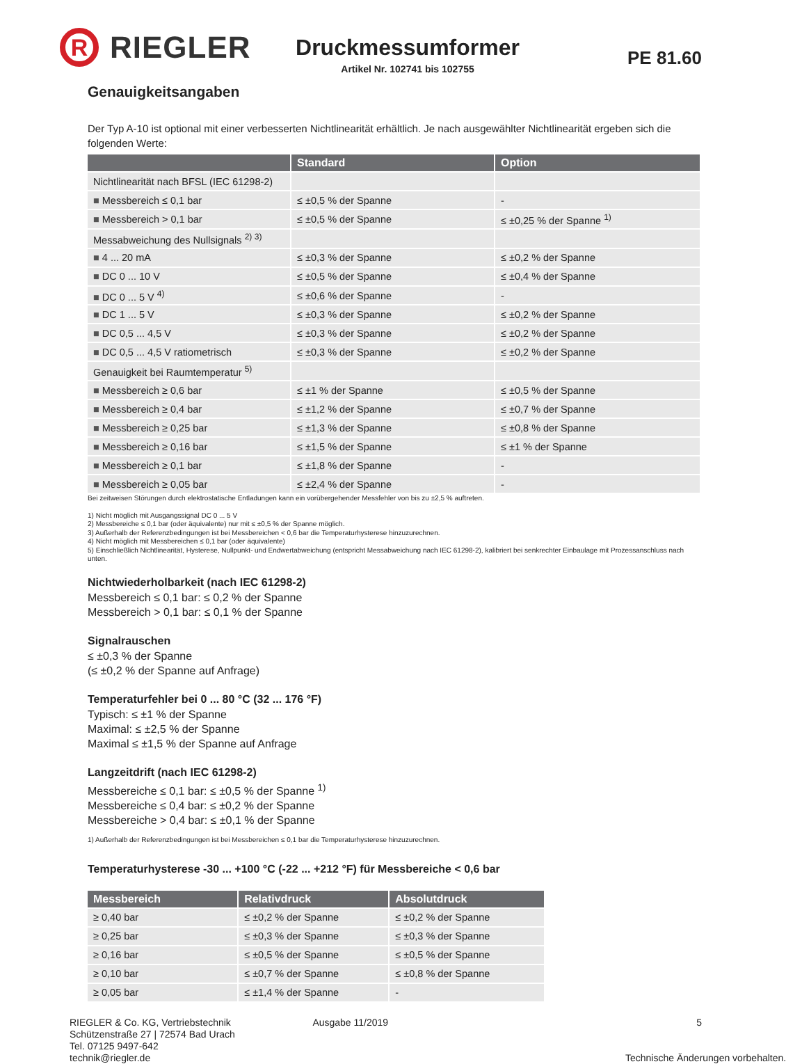R
RIEGLER
Druckmessumformer
Artikel Nr. 102741 bis 102755
PE 81.60
Genauigkeitsangaben
Der Typ A-10 ist optional mit einer verbesserten Nichtlinearität erhältlich. Je nach ausgewählter Nichtlinearität ergeben sich die folgenden Werte:
| | Standard | Option |
| --- | --- | --- |
| Nichtlinearität nach BFSL (IEC 61298-2) | | |
| ■ Messbereich ≤ 0,1 bar | ≤ ±0,5 % der Spanne | - |
| ■ Messbereich > 0,1 bar | ≤ ±0,5 % der Spanne | ≤ ±0,25 % der Spanne <sup>1)</sup> |
| Messabweichung des Nullsignals <sup>2) 3)</sup> | | |
| ■ 4 ... 20 mA | ≤ ±0,3 % der Spanne | ≤ ±0,2 % der Spanne |
| ■ DC 0 ... 10 V | ≤ ±0,5 % der Spanne | ≤ ±0,4 % der Spanne |
| ■ DC 0 ... 5 V <sup>4)</sup> | ≤ ±0,6 % der Spanne | - |
| ■ DC 1 ... 5 V | ≤ ±0,3 % der Spanne | ≤ ±0,2 % der Spanne |
| ■ DC 0,5 ... 4,5 V | ≤ ±0,3 % der Spanne | ≤ ±0,2 % der Spanne |
| ■ DC 0,5 ... 4,5 V ratiometrisch | ≤ ±0,3 % der Spanne | ≤ ±0,2 % der Spanne |
| Genauigkeit bei Raumtemperatur <sup>5)</sup> | | |
| ■ Messbereich ≥ 0,6 bar | ≤ ±1 % der Spanne | ≤ ±0,5 % der Spanne |
| ■ Messbereich ≥ 0,4 bar | ≤ ±1,2 % der Spanne | ≤ ±0,7 % der Spanne |
| ■ Messbereich ≥ 0,25 bar | ≤ ±1,3 % der Spanne | ≤ ±0,8 % der Spanne |
| ■ Messbereich ≥ 0,16 bar | ≤ ±1,5 % der Spanne | ≤ ±1 % der Spanne |
| ■ Messbereich ≥ 0,1 bar | ≤ ±1,8 % der Spanne | - |
| ■ Messbereich ≥ 0,05 bar | ≤ ±2,4 % der Spanne | - |
Bei zeitweisen Störungen durch elektrostatische Entladungen kann ein vorübergehender Messfehler von bis zu ±2,5 % auftreten.
1) Nicht möglich mit Ausgangssignal DC 0 ... 5 V
2) Messbereiche ≤ 0,1 bar (oder äquivalente) nur mit ≤ ±0,5 % der Spanne möglich.
3) Außerhalb der Referenzbedingungen ist bei Messbereichen < 0,6 bar die Temperaturhysterese hinzuzurechnen.
4) Nicht möglich mit Messbereichen ≤ 0,1 bar (oder äquivalente)
5) Einschließlich Nichtlinearität, Hysterese, Nullpunkt- und Endwertabweichung (entspricht Messabweichung nach IEC 61298-2), kalibriert bei senkrechter Einbaulage mit Prozessanschluss nach unten.
Nichtwiederholbarkeit (nach IEC 61298-2)
Messbereich ≤ 0,1 bar: ≤ 0,2 % der Spanne
Messbereich > 0,1 bar: ≤ 0,1 % der Spanne
Signalrauschen
≤ ±0,3 % der Spanne
(≤ ±0,2 % der Spanne auf Anfrage)
Temperaturfehler bei 0 ... 80 °C (32 ... 176 °F)
Typisch: ≤ ±1 % der Spanne
Maximal: ≤ ±2,5 % der Spanne
Maximal ≤ ±1,5 % der Spanne auf Anfrage
Langzeitdrift (nach IEC 61298-2)
Messbereiche ≤ 0,1 bar: ≤ ±0,5 % der Spanne <sup>1)</sup>
Messbereiche ≤ 0,4 bar: ≤ ±0,2 % der Spanne
Messbereiche > 0,4 bar: ≤ ±0,1 % der Spanne
1) Außerhalb der Referenzbedingungen ist bei Messbereichen ≤ 0,1 bar die Temperaturhysterese hinzuzurechnen.
Temperaturhysterese -30 ... +100 °C (-22 ... +212 °F) für Messbereiche < 0,6 bar
| Messbereich | Relativdruck | Absolutdruck |
| --- | --- | --- |
| ≥ 0,40 bar | ≤ ±0,2 % der Spanne | ≤ ±0,2 % der Spanne |
| ≥ 0,25 bar | ≤ ±0,3 % der Spanne | ≤ ±0,3 % der Spanne |
| ≥ 0,16 bar | ≤ ±0,5 % der Spanne | ≤ ±0,5 % der Spanne |
| ≥ 0,10 bar | ≤ ±0,7 % der Spanne | ≤ ±0,8 % der Spanne |
| ≥ 0,05 bar | ≤ ±1,4 % der Spanne | - |
RIEGLER & Co. KG, Vertriebstechnik
Schützenstraße 27 | 72574 Bad Urach
Tel. 07125 9497-642
technik@riegler.de
Ausgabe 11/2019 5
Technische Änderungen vorbehalten.